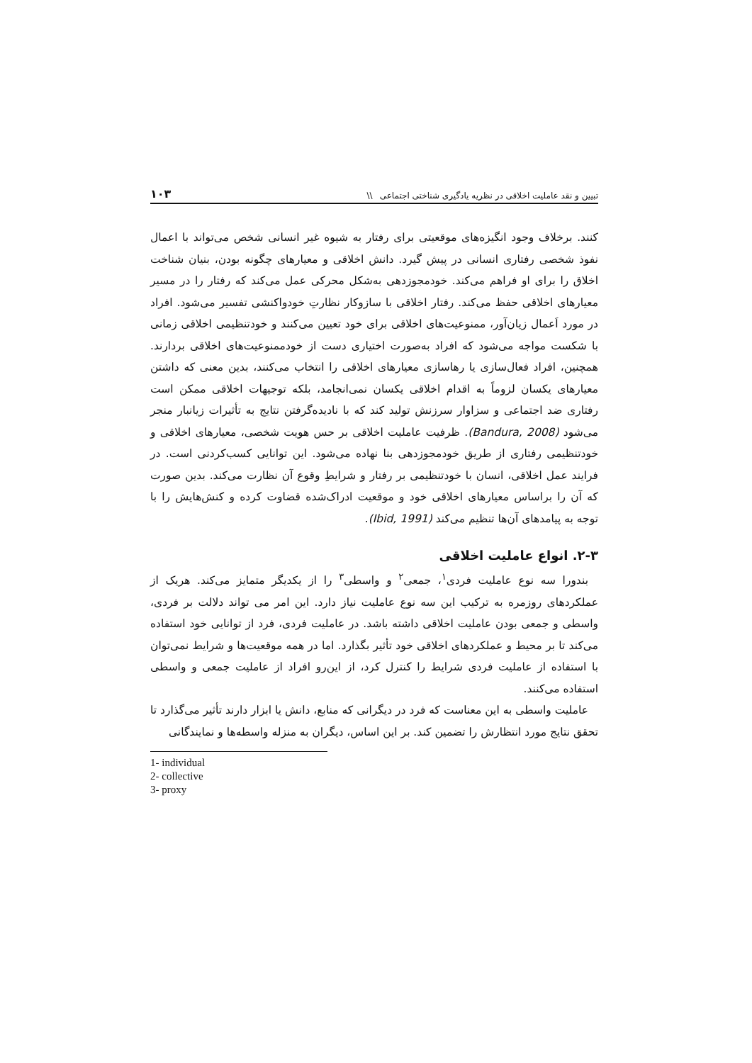تبیین و نقد عاملیت اخلاقی در نظریه یادگیری شناختی اجتماعی \\ ۱۰۳
کنند. برخلاف وجود انگیزه‌های موقعیتی برای رفتار به شیوه غیر انسانی شخص می‌تواند با اعمال نفوذ شخصی رفتاری انسانی در پیش گیرد. دانش اخلاقی و معیارهای چگونه بودن، بنیان شناخت اخلاق را برای او فراهم می‌کند. خودمجوزدهی به‌شکل محرکی عمل می‌کند که رفتار را در مسیر معیارهای اخلاقی حفظ می‌کند. رفتار اخلاقی با سازوکار نظارتِ خودواکنشی تفسیر می‌شود. افراد در مورد اَعمال زیان‌آور، ممنوعیت‌های اخلاقی برای خود تعیین می‌کنند و خودتنظیمی اخلاقی زمانی با شکست مواجه می‌شود که افراد به‌صورت اختیاری دست از خودممنوعیت‌های اخلاقی بردارند. همچنین، افراد فعال‌سازی یا رهاسازی معیارهای اخلاقی را انتخاب می‌کنند، بدین معنی که داشتن معیارهای یکسان لزوماً به اقدام اخلاقی یکسان نمی‌انجامد، بلکه توجیهات اخلاقی ممکن است رفتاری ضد اجتماعی و سزاوار سرزنش تولید کند که با نادیده‌گرفتن نتایج به تأثیرات زیانبار منجر می‌شود (Bandura, 2008). ظرفیت عاملیت اخلاقی بر حس هویت شخصی، معیارهای اخلاقی و خودتنظیمی رفتاری از طریق خودمجوزدهی بنا نهاده می‌شود. این توانایی کسب‌کردنی است. در فرایند عمل اخلاقی، انسان با خودتنظیمی بر رفتار و شرایطِ وقوع آن نظارت می‌کند. بدین صورت که آن را براساس معیارهای اخلاقی خود و موقعیت ادراک‌شده قضاوت کرده و کنش‌هایش را با توجه به پیامدهای آن‌ها تنظیم می‌کند (Ibid, 1991).
۲-۳. انواع عاملیت اخلاقی
بندورا سه نوع عاملیت فردی<sup>۱</sup>، جمعی<sup>۲</sup> و واسطی<sup>۳</sup> را از یکدیگر متمایز می‌کند. هریک از عملکردهای روزمره به ترکیب این سه نوع عاملیت نیاز دارد. این امر می تواند دلالت بر فردی، واسطی و جمعی بودن عاملیت اخلاقی داشته باشد. در عاملیت فردی، فرد از توانایی خود استفاده می‌کند تا بر محیط و عملکردهای اخلاقی خود تأثیر بگذارد. اما در همه موقعیت‌ها و شرایط نمی‌توان با استفاده از عاملیت فردی شرایط را کنترل کرد، از این‌رو افراد از عاملیت جمعی و واسطی استفاده می‌کنند.
عاملیت واسطی به این معناست که فرد در دیگرانی که منابع، دانش یا ابزار دارند تأثیر می‌گذارد تا تحقق نتایج مورد انتظارش را تضمین کند. بر این اساس، دیگران به منزله واسطه‌ها و نمایندگانی
1- individual
2- collective
3- proxy